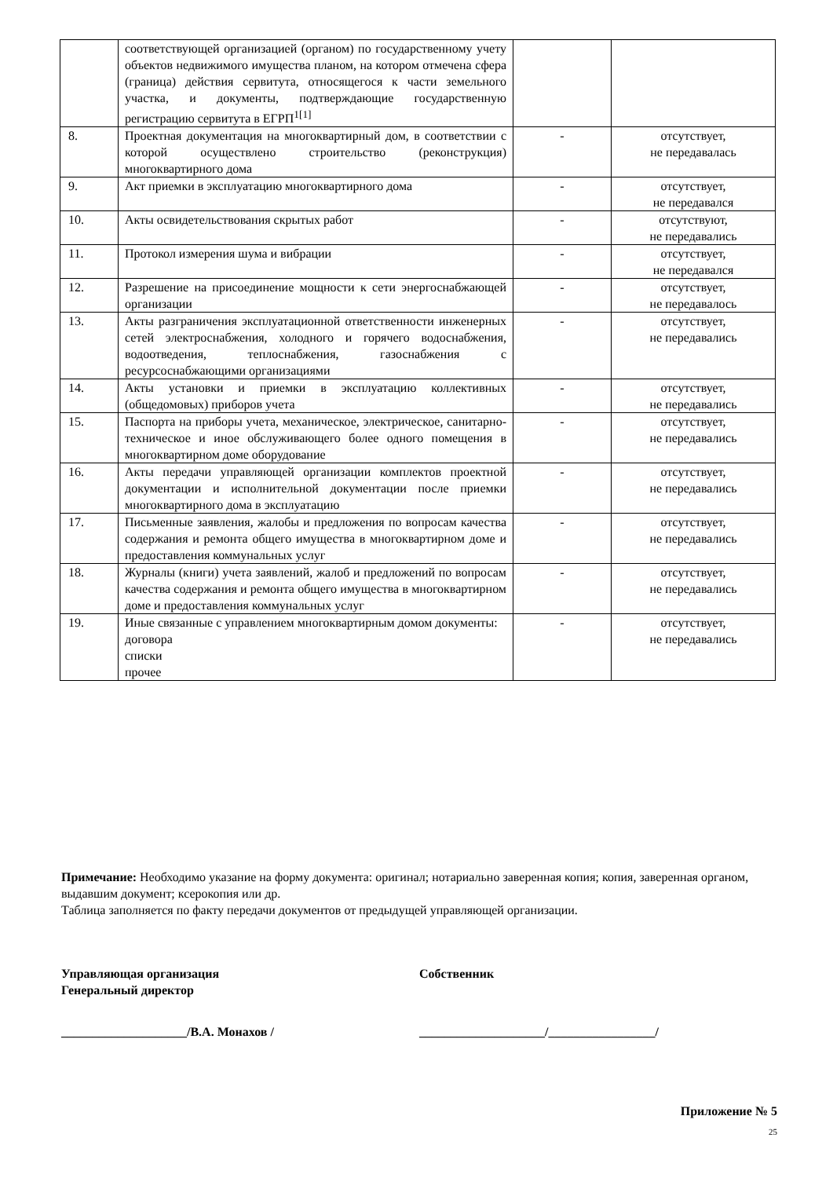| | соответствующей организацией (органом) по государственному учету объектов недвижимого имущества планом, на котором отмечена сфера (граница) действия сервитута, относящегося к части земельного участка, и документы, подтверждающие государственную регистрацию сервитута в ЕГРП<sup>1[1]</sup> | | |
| 8. | Проектная документация на многоквартирный дом, в соответствии с которой осуществлено строительство (реконструкция) многоквартирного дома | - | отсутствует, не передавалась |
| 9. | Акт приемки в эксплуатацию многоквартирного дома | - | отсутствует, не передавался |
| 10. | Акты освидетельствования скрытых работ | - | отсутствуют, не передавались |
| 11. | Протокол измерения шума и вибрации | - | отсутствует, не передавался |
| 12. | Разрешение на присоединение мощности к сети энергоснабжающей организации | - | отсутствует, не передавалось |
| 13. | Акты разграничения эксплуатационной ответственности инженерных сетей электроснабжения, холодного и горячего водоснабжения, водоотведения, теплоснабжения, газоснабжения с ресурсоснабжающими организациями | - | отсутствует, не передавались |
| 14. | Акты установки и приемки в эксплуатацию коллективных (общедомовых) приборов учета | - | отсутствует, не передавались |
| 15. | Паспорта на приборы учета, механическое, электрическое, санитарно-техническое и иное обслуживающего более одного помещения в многоквартирном доме оборудование | - | отсутствует, не передавались |
| 16. | Акты передачи управляющей организации комплектов проектной документации и исполнительной документации после приемки многоквартирного дома в эксплуатацию | - | отсутствует, не передавались |
| 17. | Письменные заявления, жалобы и предложения по вопросам качества содержания и ремонта общего имущества в многоквартирном доме и предоставления коммунальных услуг | - | отсутствует, не передавались |
| 18. | Журналы (книги) учета заявлений, жалоб и предложений по вопросам качества содержания и ремонта общего имущества в многоквартирном доме и предоставления коммунальных услуг | - | отсутствует, не передавались |
| 19. | Иные связанные с управлением многоквартирным домом документы: договора списки прочее | - | отсутствует, не передавались |
Примечание: Необходимо указание на форму документа: оригинал; нотариально заверенная копия; копия, заверенная органом, выдавшим документ; ксерокопия или др.
Таблица заполняется по факту передачи документов от предыдущей управляющей организации.
Управляющая организация
Генеральный директор
Собственник
____________________/В.А. Монахов / ____________________/_________________/
Приложение № 5
25